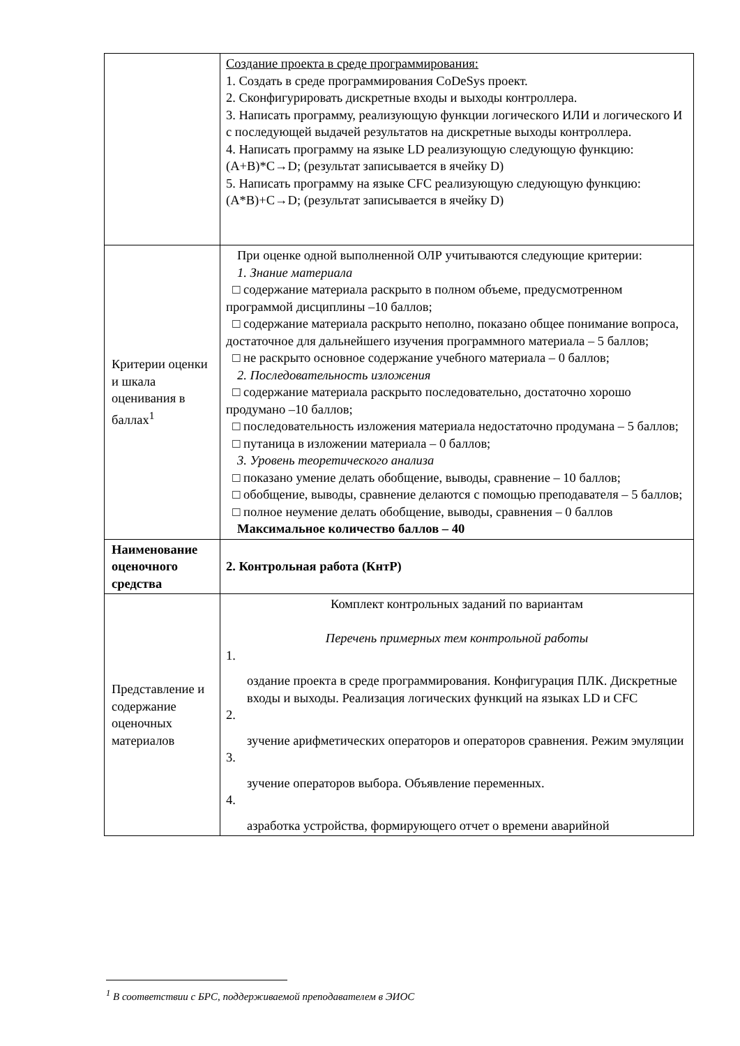| | Создание проекта в среде программирования: 1. Создать в среде программирования CoDeSys проект. 2. Сконфигурировать дискретные входы и выходы контроллера. 3. Написать программу, реализующую функции логического ИЛИ и логического И с последующей выдачей результатов на дискретные выходы контроллера. 4. Написать программу на языке LD реализующую следующую функцию: (A+B)*C→D; (результат записывается в ячейку D) 5. Написать программу на языке CFC реализующую следующую функцию: (A*B)+C→D; (результат записывается в ячейку D) |
| Критерии оценки и шкала оценивания в баллах<sup>1</sup> | При оценке одной выполненной ОЛР учитываются следующие критерии: 1. Знание материала □ содержание материала раскрыто в полном объеме, предусмотренном программой дисциплины –10 баллов; □ содержание материала раскрыто неполно, показано общее понимание вопроса, достаточное для дальнейшего изучения программного материала – 5 баллов; □ не раскрыто основное содержание учебного материала – 0 баллов; 2. Последовательность изложения □ содержание материала раскрыто последовательно, достаточно хорошо продумано –10 баллов; □ последовательность изложения материала недостаточно продумана – 5 баллов; □ путаница в изложении материала – 0 баллов; 3. Уровень теоретического анализа □ показано умение делать обобщение, выводы, сравнение – 10 баллов; □ обобщение, выводы, сравнение делаются с помощью преподавателя – 5 баллов; □ полное неумение делать обобщение, выводы, сравнения – 0 баллов Максимальное количество баллов – 40 |
| Наименование оценочного средства | 2. Контрольная работа (КнтР) |
| Представление и содержание оценочных материалов | Комплект контрольных заданий по вариантам Перечень примерных тем контрольной работы 1. оздание проекта в среде программирования. Конфигурация ПЛК. Дискретные входы и выходы. Реализация логических функций на языках LD и CFC 2. зучение арифметических операторов и операторов сравнения. Режим эмуляции 3. зучение операторов выбора. Объявление переменных. 4. азработка устройства, формирующего отчет о времени аварийной |
<sup>1</sup> В соответствии с БРС, поддерживаемой преподавателем в ЭИОС